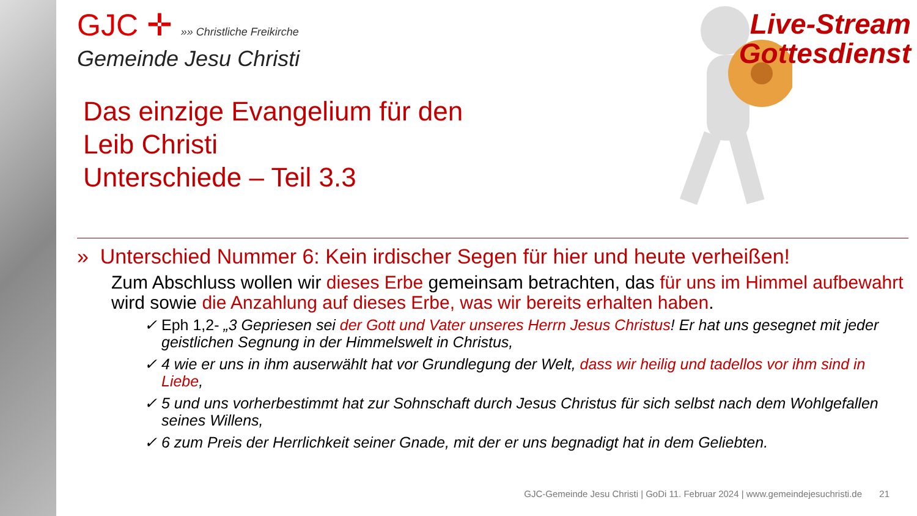GJC ✛ »» Christliche Freikirche
Gemeinde Jesu Christi
Das einzige Evangelium für den
Leib Christi
Unterschiede – Teil 3.3
» Unterschied Nummer 6: Kein irdischer Segen für hier und heute verheißen!
Zum Abschluss wollen wir dieses Erbe gemeinsam betrachten, das für uns im Himmel aufbewahrt wird sowie die Anzahlung auf dieses Erbe, was wir bereits erhalten haben.
✓ Eph 1,2- „3 Gepriesen sei der Gott und Vater unseres Herrn Jesus Christus! Er hat uns gesegnet mit jeder geistlichen Segnung in der Himmelswelt in Christus,
✓ 4 wie er uns in ihm auserwählt hat vor Grundlegung der Welt, dass wir heilig und tadellos vor ihm sind in Liebe,
✓ 5 und uns vorherbestimmt hat zur Sohnschaft durch Jesus Christus für sich selbst nach dem Wohlgefallen seines Willens,
✓ 6 zum Preis der Herrlichkeit seiner Gnade, mit der er uns begnadigt hat in dem Geliebten.
Live-Stream
Gottesdienst
GJC-Gemeinde Jesu Christi | GoDi 11. Februar 2024 | www.gemeindejesuchristi.de
21